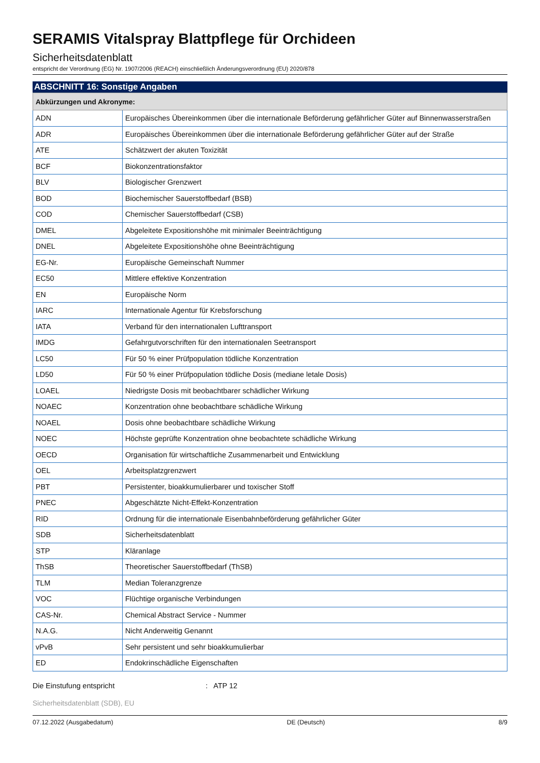SERAMIS Vitalspray Blattpflege für Orchideen
Sicherheitsdatenblatt
entspricht der Verordnung (EG) Nr. 1907/2006 (REACH) einschließlich Änderungsverordnung (EU) 2020/878
ABSCHNITT 16: Sonstige Angaben
| Abkürzungen und Akronyme: | |
| --- | --- |
| ADN | Europäisches Übereinkommen über die internationale Beförderung gefährlicher Güter auf Binnenwasserstraßen |
| ADR | Europäisches Übereinkommen über die internationale Beförderung gefährlicher Güter auf der Straße |
| ATE | Schätzwert der akuten Toxizität |
| BCF | Biokonzentrationsfaktor |
| BLV | Biologischer Grenzwert |
| BOD | Biochemischer Sauerstoffbedarf (BSB) |
| COD | Chemischer Sauerstoffbedarf (CSB) |
| DMEL | Abgeleitete Expositionshöhe mit minimaler Beeinträchtigung |
| DNEL | Abgeleitete Expositionshöhe ohne Beeinträchtigung |
| EG-Nr. | Europäische Gemeinschaft Nummer |
| EC50 | Mittlere effektive Konzentration |
| EN | Europäische Norm |
| IARC | Internationale Agentur für Krebsforschung |
| IATA | Verband für den internationalen Lufttransport |
| IMDG | Gefahrgutvorschriften für den internationalen Seetransport |
| LC50 | Für 50 % einer Prüfpopulation tödliche Konzentration |
| LD50 | Für 50 % einer Prüfpopulation tödliche Dosis (mediane letale Dosis) |
| LOAEL | Niedrigste Dosis mit beobachtbarer schädlicher Wirkung |
| NOAEC | Konzentration ohne beobachtbare schädliche Wirkung |
| NOAEL | Dosis ohne beobachtbare schädliche Wirkung |
| NOEC | Höchste geprüfte Konzentration ohne beobachtete schädliche Wirkung |
| OECD | Organisation für wirtschaftliche Zusammenarbeit und Entwicklung |
| OEL | Arbeitsplatzgrenzwert |
| PBT | Persistenter, bioakkumulierbarer und toxischer Stoff |
| PNEC | Abgeschätzte Nicht-Effekt-Konzentration |
| RID | Ordnung für die internationale Eisenbahnbeförderung gefährlicher Güter |
| SDB | Sicherheitsdatenblatt |
| STP | Kläranlage |
| ThSB | Theoretischer Sauerstoffbedarf (ThSB) |
| TLM | Median Toleranzgrenze |
| VOC | Flüchtige organische Verbindungen |
| CAS-Nr. | Chemical Abstract Service - Nummer |
| N.A.G. | Nicht Anderweitig Genannt |
| vPvB | Sehr persistent und sehr bioakkumulierbar |
| ED | Endokrinschädliche Eigenschaften |
Die Einstufung entspricht: ATP 12
Sicherheitsdatenblatt (SDB), EU
07.12.2022 (Ausgabedatum) DE (Deutsch) 8/9